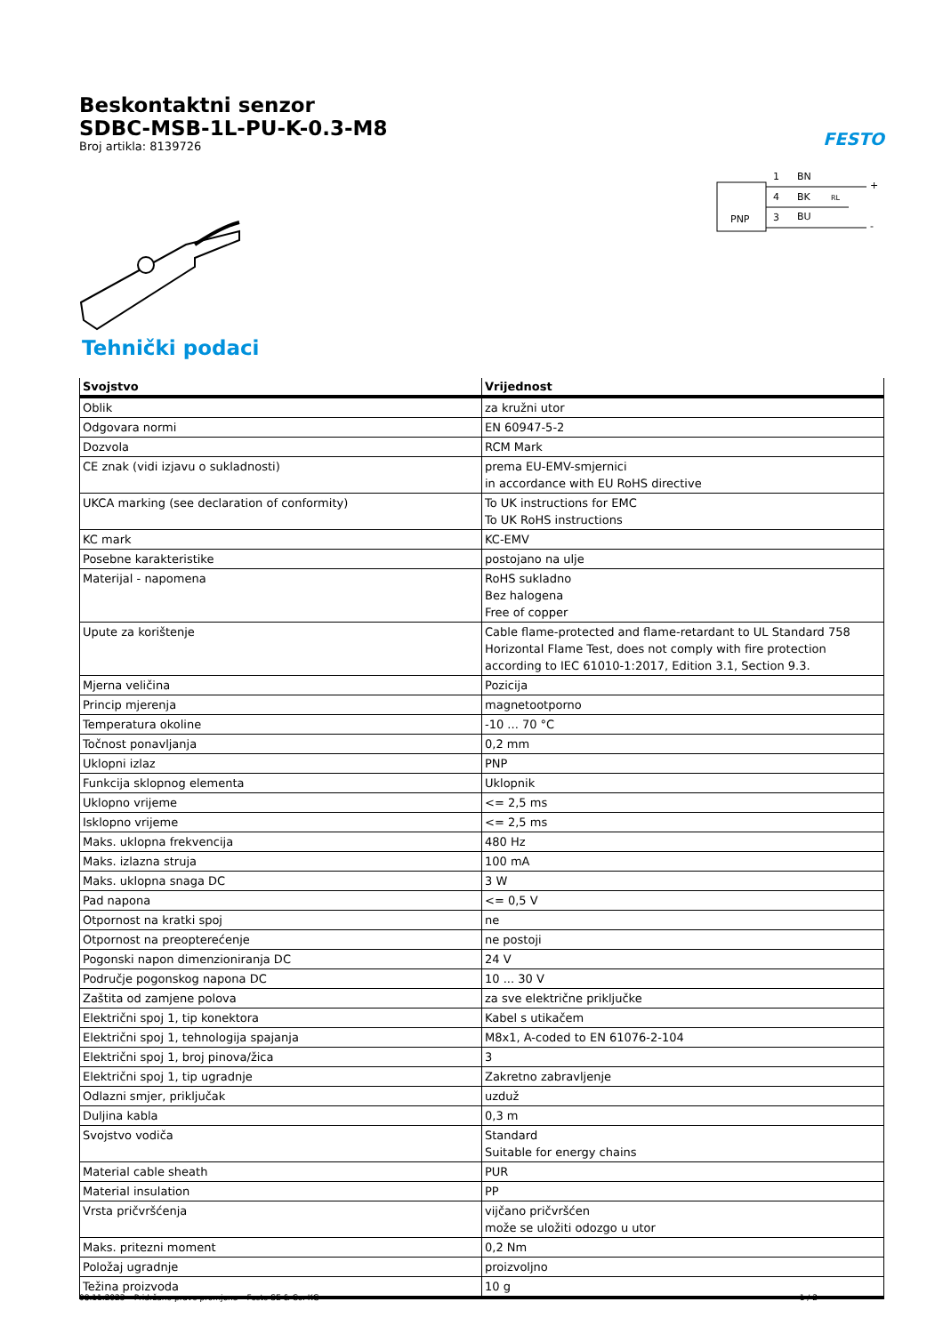Beskontaktni senzor
SDBC-MSB-1L-PU-K-0.3-M8
Broj artikla: 8139726
FESTO
PNP
1
4
3
BN
BK
BU
RL
+
-
Tehnički podaci
| Svojstvo | Vrijednost |
| --- | --- |
| Oblik | za kružni utor |
| Odgovara normi | EN 60947-5-2 |
| Dozvola | RCM Mark |
| CE znak (vidi izjavu o sukladnosti) | prema EU-EMV-smjernici in accordance with EU RoHS directive |
| UKCA marking (see declaration of conformity) | To UK instructions for EMC To UK RoHS instructions |
| KC mark | KC-EMV |
| Posebne karakteristike | postojano na ulje |
| Materijal - napomena | RoHS sukladno Bez halogena Free of copper |
| Upute za korištenje | Cable flame-protected and flame-retardant to UL Standard 758 Horizontal Flame Test, does not comply with fire protection according to IEC 61010-1:2017, Edition 3.1, Section 9.3. |
| Mjerna veličina | Pozicija |
| Princip mjerenja | magnetootporno |
| Temperatura okoline | -10 ... 70 °C |
| Točnost ponavljanja | 0,2 mm |
| Uklopni izlaz | PNP |
| Funkcija sklopnog elementa | Uklopnik |
| Uklopno vrijeme | <= 2,5 ms |
| Isklopno vrijeme | <= 2,5 ms |
| Maks. uklopna frekvencija | 480 Hz |
| Maks. izlazna struja | 100 mA |
| Maks. uklopna snaga DC | 3 W |
| Pad napona | <= 0,5 V |
| Otpornost na kratki spoj | ne |
| Otpornost na preopterećenje | ne postoji |
| Pogonski napon dimenzioniranja DC | 24 V |
| Područje pogonskog napona DC | 10 ... 30 V |
| Zaštita od zamjene polova | za sve električne priključke |
| Električni spoj 1, tip konektora | Kabel s utikačem |
| Električni spoj 1, tehnologija spajanja | M8x1, A-coded to EN 61076-2-104 |
| Električni spoj 1, broj pinova/žica | 3 |
| Električni spoj 1, tip ugradnje | Zakretno zabravljenje |
| Odlazni smjer, priključak | uzduž |
| Duljina kabla | 0,3 m |
| Svojstvo vodiča | Standard Suitable for energy chains |
| Material cable sheath | PUR |
| Material insulation | PP |
| Vrsta pričvršćenja | vijčano pričvršćen može se uložiti odozgo u utor |
| Maks. pritezni moment | 0,2 Nm |
| Položaj ugradnje | proizvoljno |
| Težina proizvoda | 10 g |
08.11.2023 – Pridržano pravo promjena – Festo SE & Co. KG 1 / 2